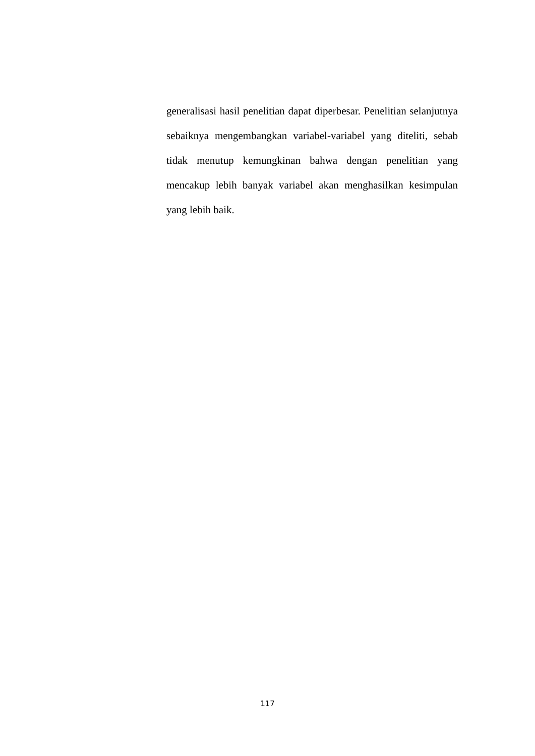generalisasi hasil penelitian dapat diperbesar. Penelitian selanjutnya sebaiknya mengembangkan variabel-variabel yang diteliti, sebab tidak menutup kemungkinan bahwa dengan penelitian yang mencakup lebih banyak variabel akan menghasilkan kesimpulan yang lebih baik.
117